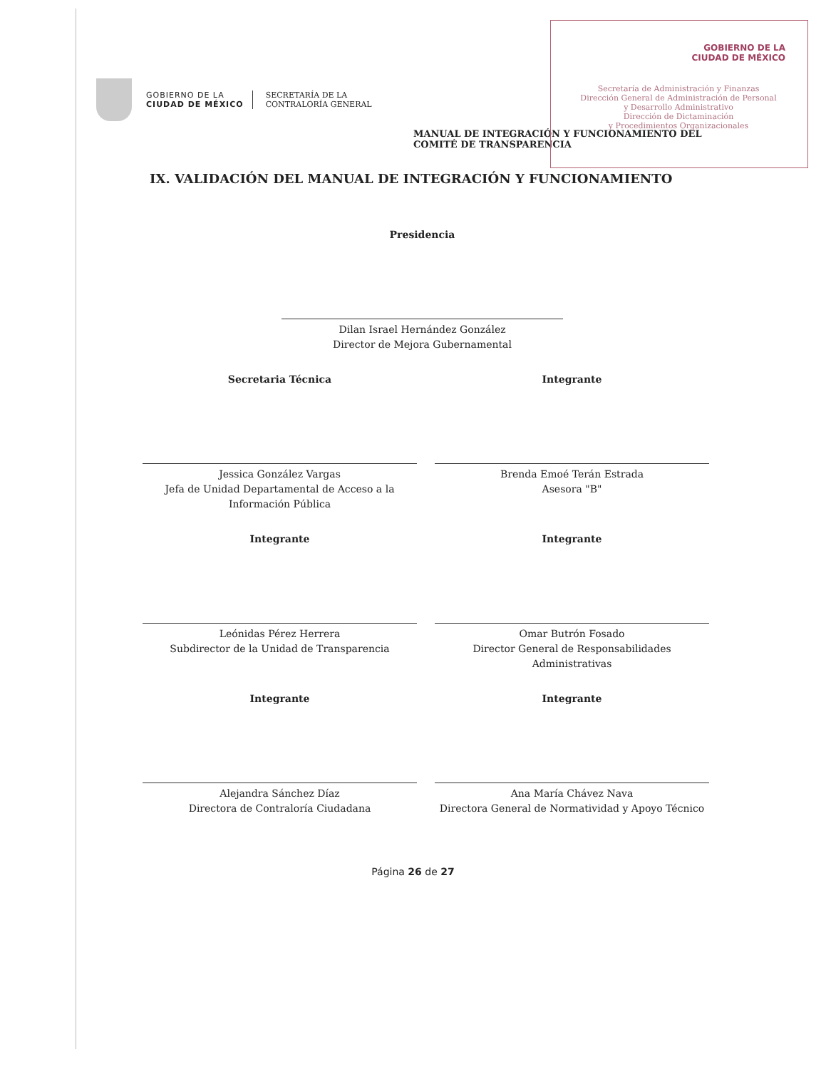GOBIERNO DE LA
CIUDAD DE MÉXICO
Secretaría de Administración y Finanzas
Dirección General de Administración de Personal
y Desarrollo Administrativo
Dirección de Dictaminación
y Procedimientos Organizacionales
GOBIERNO DE LA
CIUDAD DE MÉXICO
SECRETARÍA DE LA
CONTRALORÍA GENERAL
MANUAL DE INTEGRACIÓN Y FUNCIONAMIENTO DEL
COMITÉ DE TRANSPARENCIA
IX. VALIDACIÓN DEL MANUAL DE INTEGRACIÓN Y FUNCIONAMIENTO
Presidencia
Dilan Israel Hernández González
Director de Mejora Gubernamental
Secretaria Técnica
Jessica González Vargas
Jefa de Unidad Departamental de Acceso a la Información Pública
Integrante
Brenda Emoé Terán Estrada
Asesora "B"
Integrante
Leónidas Pérez Herrera
Subdirector de la Unidad de Transparencia
Integrante
Omar Butrón Fosado
Director General de Responsabilidades Administrativas
Integrante
Alejandra Sánchez Díaz
Directora de Contraloría Ciudadana
Integrante
Ana María Chávez Nava
Directora General de Normatividad y Apoyo Técnico
Página 26 de 27